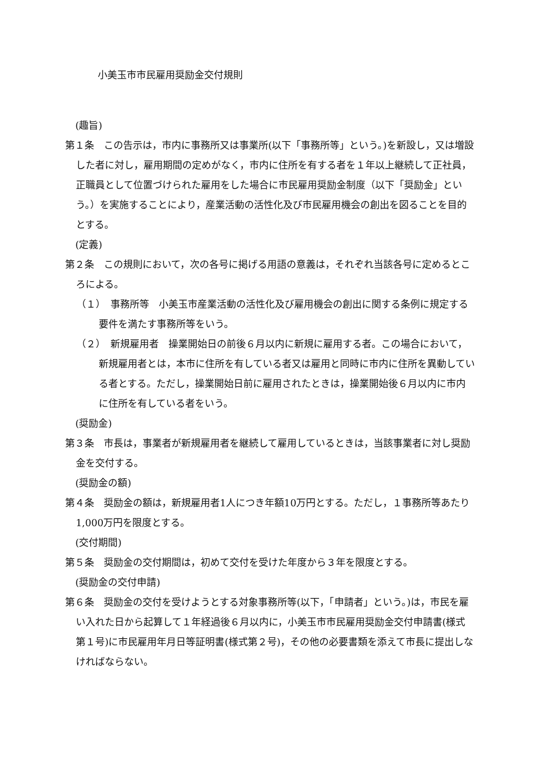小美玉市市民雇用奨励金交付規則
(趣旨)
第１条　この告示は，市内に事務所又は事業所(以下「事務所等」という。)を新設し，又は増設した者に対し，雇用期間の定めがなく，市内に住所を有する者を１年以上継続して正社員，正職員として位置づけられた雇用をした場合に市民雇用奨励金制度（以下「奨励金」という。）を実施することにより，産業活動の活性化及び市民雇用機会の創出を図ることを目的とする。
(定義)
第２条　この規則において，次の各号に掲げる用語の意義は，それぞれ当該各号に定めるところによる。
（１）　事務所等　小美玉市産業活動の活性化及び雇用機会の創出に関する条例に規定する要件を満たす事務所等をいう。
（２）　新規雇用者　操業開始日の前後６月以内に新規に雇用する者。この場合において，新規雇用者とは，本市に住所を有している者又は雇用と同時に市内に住所を異動している者とする。ただし，操業開始日前に雇用されたときは，操業開始後６月以内に市内に住所を有している者をいう。
(奨励金)
第３条　市長は，事業者が新規雇用者を継続して雇用しているときは，当該事業者に対し奨励金を交付する。
(奨励金の額)
第４条　奨励金の額は，新規雇用者1人につき年額10万円とする。ただし，１事務所等あたり1,000万円を限度とする。
(交付期間)
第５条　奨励金の交付期間は，初めて交付を受けた年度から３年を限度とする。
(奨励金の交付申請)
第６条　奨励金の交付を受けようとする対象事務所等(以下，「申請者」という。)は，市民を雇い入れた日から起算して１年経過後６月以内に，小美玉市市民雇用奨励金交付申請書(様式第１号)に市民雇用年月日等証明書(様式第２号)，その他の必要書類を添えて市長に提出しなければならない。